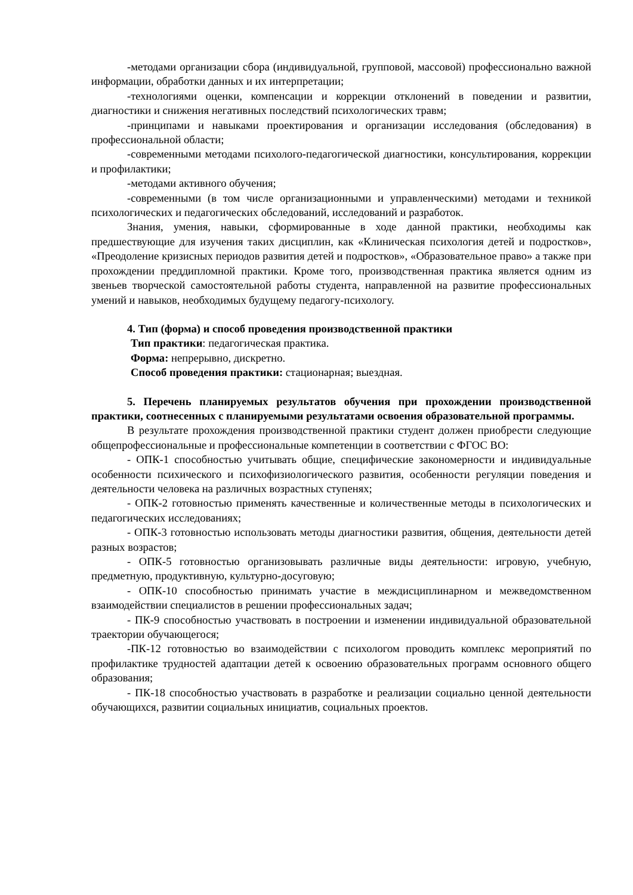-методами организации сбора (индивидуальной, групповой, массовой) профессионально важной информации, обработки данных и их интерпретации;
-технологиями оценки, компенсации и коррекции отклонений в поведении и развитии, диагностики и снижения негативных последствий психологических травм;
-принципами и навыками проектирования и организации исследования (обследования) в профессиональной области;
-современными методами психолого-педагогической диагностики, консультирования, коррекции и профилактики;
-методами активного обучения;
-современными (в том числе организационными и управленческими) методами и техникой психологических и педагогических обследований, исследований и разработок.
Знания, умения, навыки, сформированные в ходе данной практики, необходимы как предшествующие для изучения таких дисциплин, как «Клиническая психология детей и подростков», «Преодоление кризисных периодов развития детей и подростков», «Образовательное право» а также при прохождении преддипломной практики. Кроме того, производственная практика является одним из звеньев творческой самостоятельной работы студента, направленной на развитие профессиональных умений и навыков, необходимых будущему педагогу-психологу.
4. Тип (форма) и способ проведения производственной практики
Тип практики: педагогическая практика.
Форма: непрерывно, дискретно.
Способ проведения практики: стационарная; выездная.
5. Перечень планируемых результатов обучения при прохождении производственной практики, соотнесенных с планируемыми результатами освоения образовательной программы.
В результате прохождения производственной практики студент должен приобрести следующие общепрофессиональные и профессиональные компетенции в соответствии с ФГОС ВО:
- ОПК-1 способностью учитывать общие, специфические закономерности и индивидуальные особенности психического и психофизиологического развития, особенности регуляции поведения и деятельности человека на различных возрастных ступенях;
- ОПК-2 готовностью применять качественные и количественные методы в психологических и педагогических исследованиях;
- ОПК-3 готовностью использовать методы диагностики развития, общения, деятельности детей разных возрастов;
- ОПК-5 готовностью организовывать различные виды деятельности: игровую, учебную, предметную, продуктивную, культурно-досуговую;
- ОПК-10 способностью принимать участие в междисциплинарном и межведомственном взаимодействии специалистов в решении профессиональных задач;
- ПК-9 способностью участвовать в построении и изменении индивидуальной образовательной траектории обучающегося;
-ПК-12 готовностью во взаимодействии с психологом проводить комплекс мероприятий по профилактике трудностей адаптации детей к освоению образовательных программ основного общего образования;
- ПК-18 способностью участвовать в разработке и реализации социально ценной деятельности обучающихся, развитии социальных инициатив, социальных проектов.